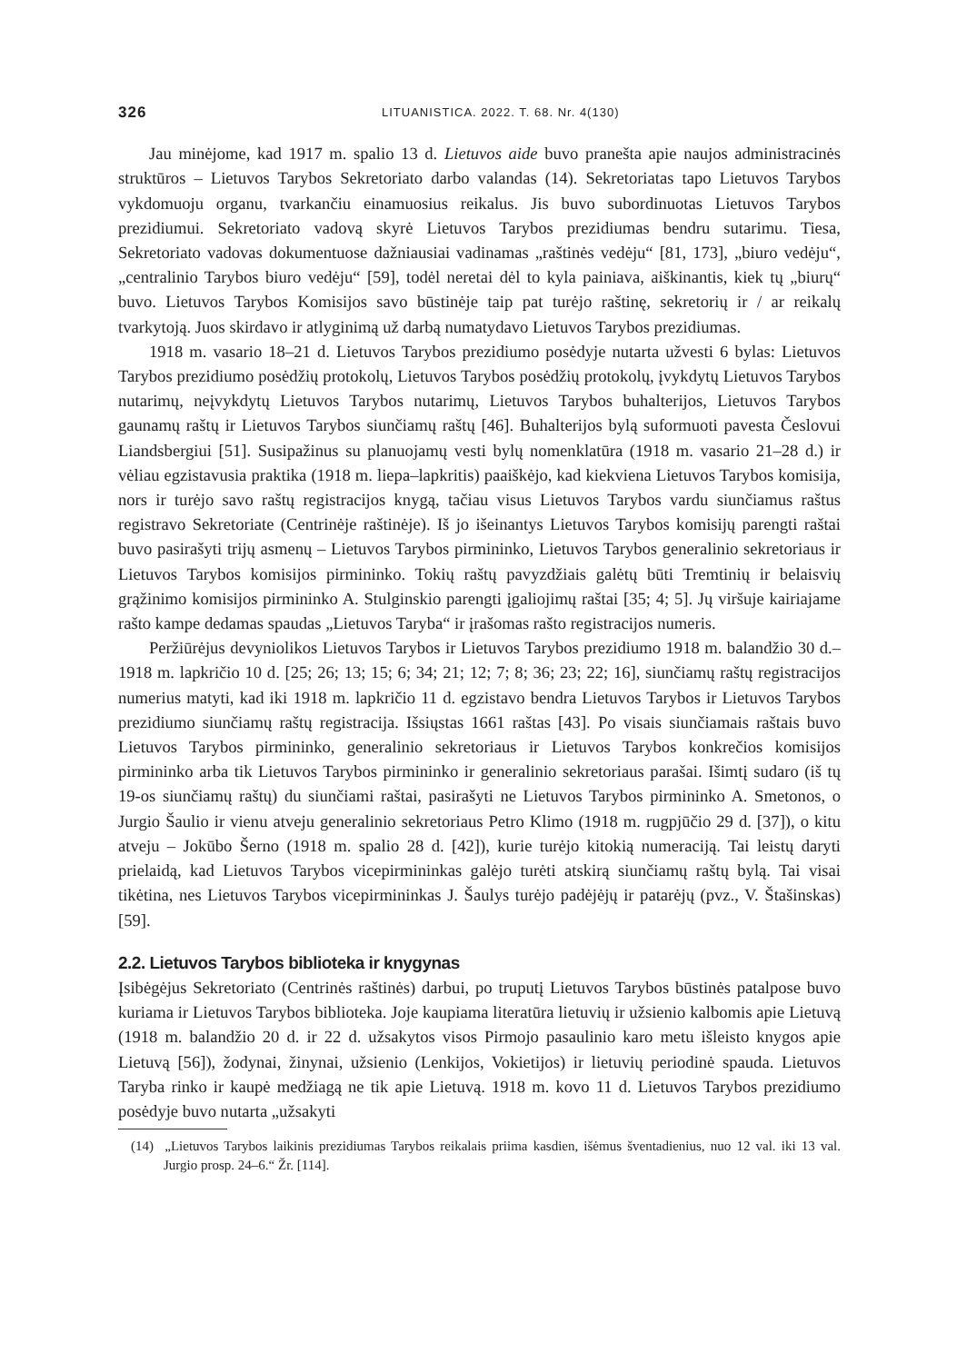326 LITUANISTICA. 2022. T. 68. Nr. 4(130)
Jau minėjome, kad 1917 m. spalio 13 d. Lietuvos aide buvo pranešta apie naujos administracinės struktūros – Lietuvos Tarybos Sekretoriato darbo valandas (14). Sekretoriatas tapo Lietuvos Tarybos vykdomuoju organu, tvarkančiu einamuosius reikalus. Jis buvo subordinuotas Lietuvos Tarybos prezidiumui. Sekretoriato vadovą skyrė Lietuvos Tarybos prezidiumas bendru sutarimu. Tiesa, Sekretoriato vadovas dokumentuose dažniausiai vadinamas „raštinės vedėju“ [81, 173], „biuro vedėju“, „centralinio Tarybos biuro vedėju“ [59], todėl neretai dėl to kyla painiava, aiškinantis, kiek tų „biurų“ buvo. Lietuvos Tarybos Komisijos savo būstinėje taip pat turėjo raštinę, sekretorių ir / ar reikalų tvarkytoją. Juos skirdavo ir atlyginimą už darbą numatydavo Lietuvos Tarybos prezidiumas.
1918 m. vasario 18–21 d. Lietuvos Tarybos prezidiumo posėdyje nutarta užvesti 6 bylas: Lietuvos Tarybos prezidiumo posėdžių protokolų, Lietuvos Tarybos posėdžių protokolų, įvykdytų Lietuvos Tarybos nutarimų, neįvykdytų Lietuvos Tarybos nutarimų, Lietuvos Tarybos buhalterijos, Lietuvos Tarybos gaunamų raštų ir Lietuvos Tarybos siunčiamų raštų [46]. Buhalterijos bylą suformuoti pavesta Česlovui Liandsbergiui [51]. Susipažinus su planuojamų vesti bylų nomenklatūra (1918 m. vasario 21–28 d.) ir vėliau egzistavusia praktika (1918 m. liepa–lapkritis) paaiškėjo, kad kiekviena Lietuvos Tarybos komisija, nors ir turėjo savo raštų registracijos knygą, tačiau visus Lietuvos Tarybos vardu siunčiamus raštus registravo Sekretoriate (Centrinėje raštinėje). Iš jo išeinantys Lietuvos Tarybos komisijų parengti raštai buvo pasirašyti trijų asmenų – Lietuvos Tarybos pirmininko, Lietuvos Tarybos generalinio sekretoriaus ir Lietuvos Tarybos komisijos pirmininko. Tokių raštų pavyzdžiais galėtų būti Tremtinių ir belaisvių grąžinimo komisijos pirmininko A. Stulginskio parengti įgaliojimų raštai [35; 4; 5]. Jų viršuje kairiajame rašto kampe dedamas spaudas „Lietuvos Taryba“ ir įrašomas rašto registracijos numeris.
Peržiūrėjus devyniolikos Lietuvos Tarybos ir Lietuvos Tarybos prezidiumo 1918 m. balandžio 30 d.–1918 m. lapkričio 10 d. [25; 26; 13; 15; 6; 34; 21; 12; 7; 8; 36; 23; 22; 16], siunčiamų raštų registracijos numerius matyti, kad iki 1918 m. lapkričio 11 d. egzistavo bendra Lietuvos Tarybos ir Lietuvos Tarybos prezidiumo siunčiamų raštų registracija. Išsiųstas 1661 raštas [43]. Po visais siunčiamais raštais buvo Lietuvos Tarybos pirmininko, generalinio sekretoriaus ir Lietuvos Tarybos konkrečios komisijos pirmininko arba tik Lietuvos Tarybos pirmininko ir generalinio sekretoriaus parašai. Išimtį sudaro (iš tų 19-os siunčiamų raštų) du siunčiami raštai, pasirašyti ne Lietuvos Tarybos pirmininko A. Smetonos, o Jurgio Šaulio ir vienu atveju generalinio sekretoriaus Petro Klimo (1918 m. rugpjūčio 29 d. [37]), o kitu atveju – Jokūbo Šerno (1918 m. spalio 28 d. [42]), kurie turėjo kitokią numeraciją. Tai leistų daryti prielaidą, kad Lietuvos Tarybos vicepirmininkas galėjo turėti atskirą siunčiamų raštų bylą. Tai visai tikėtina, nes Lietuvos Tarybos vicepirmininkas J. Šaulys turėjo padėjėjų ir patarėjų (pvz., V. Štašinskas) [59].
2.2. Lietuvos Tarybos biblioteka ir knygynas
Įsibėgėjus Sekretoriato (Centrinės raštinės) darbui, po truputį Lietuvos Tarybos būstinės patalpose buvo kuriama ir Lietuvos Tarybos biblioteka. Joje kaupiama literatūra lietuvių ir užsienio kalbomis apie Lietuvą (1918 m. balandžio 20 d. ir 22 d. užsakytos visos Pirmojo pasaulinio karo metu išleisto knygos apie Lietuvą [56]), žodynai, žinynai, užsienio (Lenkijos, Vokietijos) ir lietuvių periodinė spauda. Lietuvos Taryba rinko ir kaupė medžiagą ne tik apie Lietuvą. 1918 m. kovo 11 d. Lietuvos Tarybos prezidiumo posėdyje buvo nutarta „užsakyti
(14) „Lietuvos Tarybos laikinis prezidiumas Tarybos reikalais priima kasdien, išėmus šventadienius, nuo 12 val. iki 13 val. Jurgio prosp. 24–6.“ Žr. [114].